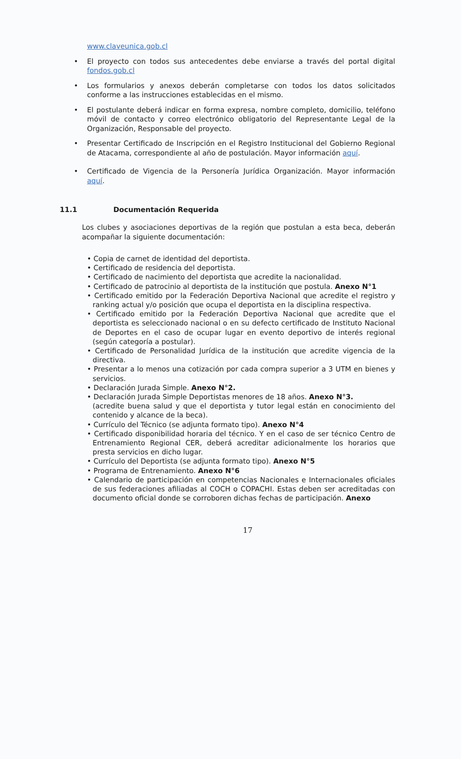www.claveunica.gob.cl
• El proyecto con todos sus antecedentes debe enviarse a través del portal digital fondos.gob.cl
• Los formularios y anexos deberán completarse con todos los datos solicitados conforme a las instrucciones establecidas en el mismo.
• El postulante deberá indicar en forma expresa, nombre completo, domicilio, teléfono móvil de contacto y correo electrónico obligatorio del Representante Legal de la Organización, Responsable del proyecto.
• Presentar Certificado de Inscripción en el Registro Institucional del Gobierno Regional de Atacama, correspondiente al año de postulación. Mayor información aquí.
• Certificado de Vigencia de la Personería Jurídica Organización. Mayor información aquí.
11.1 Documentación Requerida
Los clubes y asociaciones deportivas de la región que postulan a esta beca, deberán acompañar la siguiente documentación:
• Copia de carnet de identidad del deportista.
• Certificado de residencia del deportista.
• Certificado de nacimiento del deportista que acredite la nacionalidad.
• Certificado de patrocinio al deportista de la institución que postula. Anexo N°1
• Certificado emitido por la Federación Deportiva Nacional que acredite el registro y ranking actual y/o posición que ocupa el deportista en la disciplina respectiva.
• Certificado emitido por la Federación Deportiva Nacional que acredite que el deportista es seleccionado nacional o en su defecto certificado de Instituto Nacional de Deportes en el caso de ocupar lugar en evento deportivo de interés regional (según categoría a postular).
• Certificado de Personalidad Jurídica de la institución que acredite vigencia de la directiva.
• Presentar a lo menos una cotización por cada compra superior a 3 UTM en bienes y servicios.
• Declaración Jurada Simple. Anexo N°2.
• Declaración Jurada Simple Deportistas menores de 18 años. Anexo N°3.
(acredite buena salud y que el deportista y tutor legal están en conocimiento del contenido y alcance de la beca).
• Currículo del Técnico (se adjunta formato tipo). Anexo N°4
• Certificado disponibilidad horaria del técnico. Y en el caso de ser técnico Centro de Entrenamiento Regional CER, deberá acreditar adicionalmente los horarios que presta servicios en dicho lugar.
• Currículo del Deportista (se adjunta formato tipo). Anexo N°5
• Programa de Entrenamiento. Anexo N°6
• Calendario de participación en competencias Nacionales e Internacionales oficiales de sus federaciones afiliadas al COCH o COPACHI. Estas deben ser acreditadas con documento oficial donde se corroboren dichas fechas de participación. Anexo
17